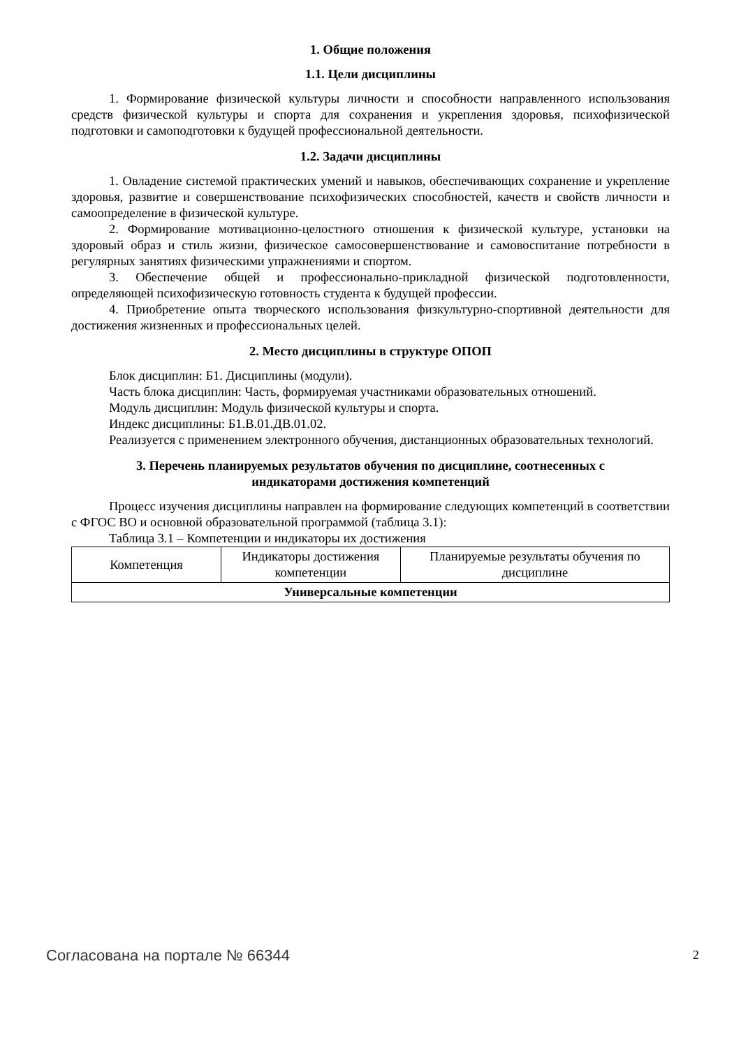1. Общие положения
1.1. Цели дисциплины
1. Формирование физической культуры личности и способности направленного использования средств физической культуры и спорта для сохранения и укрепления здоровья, психофизической подготовки и самоподготовки к будущей профессиональной деятельности.
1.2. Задачи дисциплины
1. Овладение системой практических умений и навыков, обеспечивающих сохранение и укрепление здоровья, развитие и совершенствование психофизических способностей, качеств и свойств личности и самоопределение в физической культуре.
2. Формирование мотивационно-целостного отношения к физической культуре, установки на здоровый образ и стиль жизни, физическое самосовершенствование и самовоспитание потребности в регулярных занятиях физическими упражнениями и спортом.
3. Обеспечение общей и профессионально-прикладной физической подготовленности, определяющей психофизическую готовность студента к будущей профессии.
4. Приобретение опыта творческого использования физкультурно-спортивной деятельности для достижения жизненных и профессиональных целей.
2. Место дисциплины в структуре ОПОП
Блок дисциплин: Б1. Дисциплины (модули).
Часть блока дисциплин: Часть, формируемая участниками образовательных отношений.
Модуль дисциплин: Модуль физической культуры и спорта.
Индекс дисциплины: Б1.В.01.ДВ.01.02.
Реализуется с применением электронного обучения, дистанционных образовательных технологий.
3. Перечень планируемых результатов обучения по дисциплине, соотнесенных с
индикаторами достижения компетенций
Процесс изучения дисциплины направлен на формирование следующих компетенций в соответствии с ФГОС ВО и основной образовательной программой (таблица 3.1):
Таблица 3.1 – Компетенции и индикаторы их достижения
| Компетенция | Индикаторы достижения компетенции | Планируемые результаты обучения по дисциплине |
| --- | --- | --- |
| Универсальные компетенции | | |
Согласована на портале № 66344 2